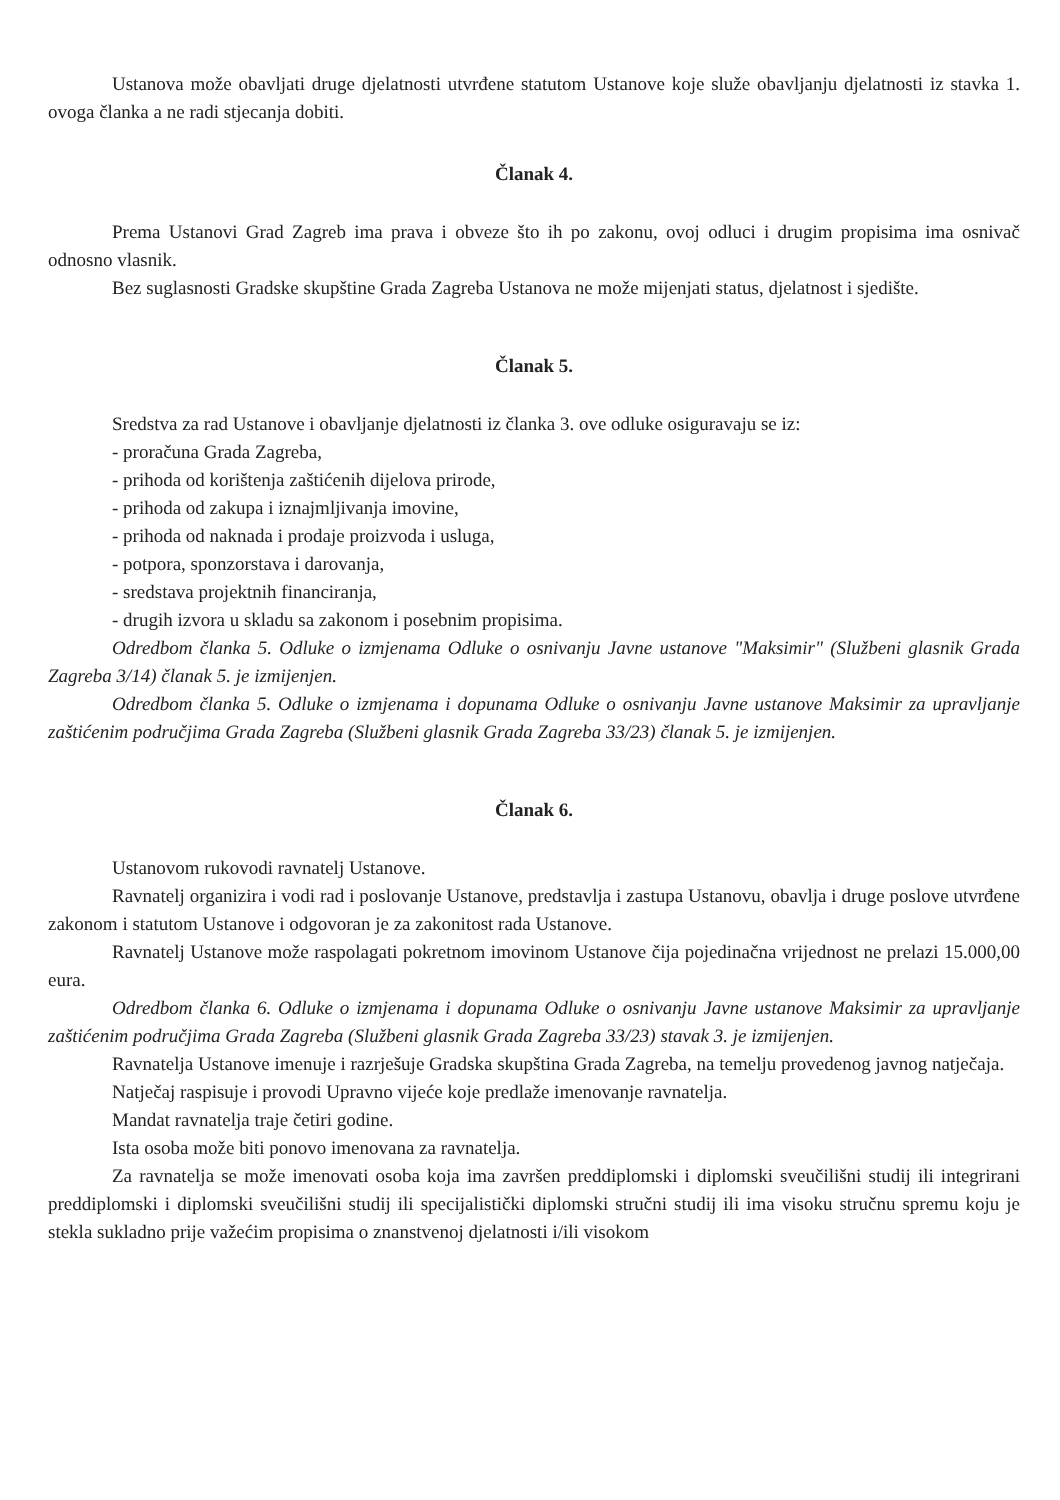Ustanova može obavljati druge djelatnosti utvrđene statutom Ustanove koje služe obavljanju djelatnosti iz stavka 1. ovoga članka a ne radi stjecanja dobiti.
Članak 4.
Prema Ustanovi Grad Zagreb ima prava i obveze što ih po zakonu, ovoj odluci i drugim propisima ima osnivač odnosno vlasnik.
Bez suglasnosti Gradske skupštine Grada Zagreba Ustanova ne može mijenjati status, djelatnost i sjedište.
Članak 5.
Sredstva za rad Ustanove i obavljanje djelatnosti iz članka 3. ove odluke osiguravaju se iz:
- proračuna Grada Zagreba,
- prihoda od korištenja zaštićenih dijelova prirode,
- prihoda od zakupa i iznajmljivanja imovine,
- prihoda od naknada i prodaje proizvoda i usluga,
- potpora, sponzorstava i darovanja,
- sredstava projektnih financiranja,
- drugih izvora u skladu sa zakonom i posebnim propisima.
Odredbom članka 5. Odluke o izmjenama Odluke o osnivanju Javne ustanove "Maksimir" (Službeni glasnik Grada Zagreba 3/14) članak 5. je izmijenjen.
Odredbom članka 5. Odluke o izmjenama i dopunama Odluke o osnivanju Javne ustanove Maksimir za upravljanje zaštićenim područjima Grada Zagreba (Službeni glasnik Grada Zagreba 33/23) članak 5. je izmijenjen.
Članak 6.
Ustanovom rukovodi ravnatelj Ustanove.
Ravnatelj organizira i vodi rad i poslovanje Ustanove, predstavlja i zastupa Ustanovu, obavlja i druge poslove utvrđene zakonom i statutom Ustanove i odgovoran je za zakonitost rada Ustanove.
Ravnatelj Ustanove može raspolagati pokretnom imovinom Ustanove čija pojedinačna vrijednost ne prelazi 15.000,00 eura.
Odredbom članka 6. Odluke o izmjenama i dopunama Odluke o osnivanju Javne ustanove Maksimir za upravljanje zaštićenim područjima Grada Zagreba (Službeni glasnik Grada Zagreba 33/23) stavak 3. je izmijenjen.
Ravnatelja Ustanove imenuje i razrješuje Gradska skupština Grada Zagreba, na temelju provedenog javnog natječaja.
Natječaj raspisuje i provodi Upravno vijeće koje predlaže imenovanje ravnatelja.
Mandat ravnatelja traje četiri godine.
Ista osoba može biti ponovo imenovana za ravnatelja.
Za ravnatelja se može imenovati osoba koja ima završen preddiplomski i diplomski sveučilišni studij ili integrirani preddiplomski i diplomski sveučilišni studij ili specijalistički diplomski stručni studij ili ima visoku stručnu spremu koju je stekla sukladno prije važećim propisima o znanstvenoj djelatnosti i/ili visokom